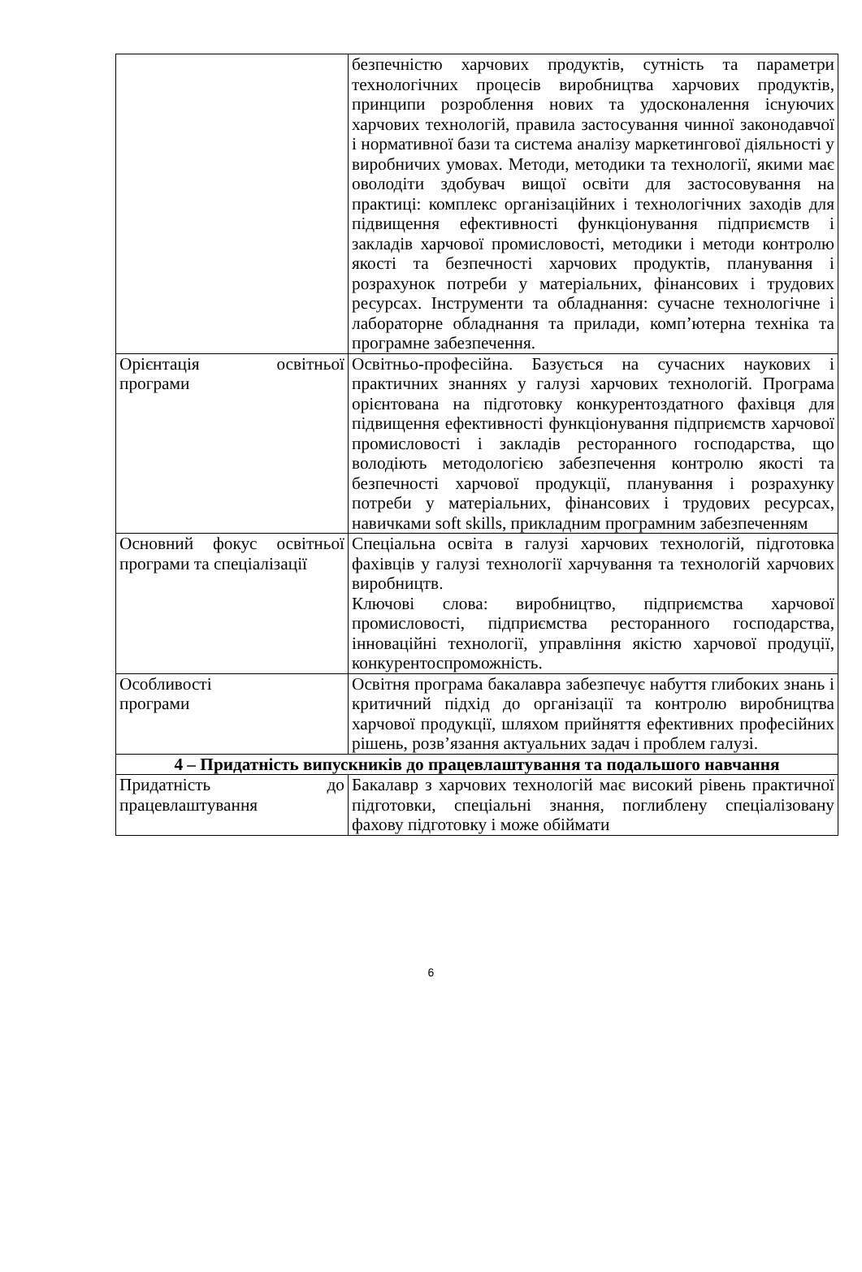| | безпечністю харчових продуктів, сутність та параметри технологічних процесів виробництва харчових продуктів, принципи розроблення нових та удосконалення існуючих харчових технологій, правила застосування чинної законодавчої і нормативної бази та система аналізу маркетингової діяльності у виробничих умовах. Методи, методики та технології, якими має оволодіти здобувач вищої освіти для застосовування на практиці: комплекс організаційних і технологічних заходів для підвищення ефективності функціонування підприємств і закладів харчової промисловості, методики і методи контролю якості та безпечності харчових продуктів, планування і розрахунок потреби у матеріальних, фінансових і трудових ресурсах. Інструменти та обладнання: сучасне технологічне і лабораторне обладнання та прилади, комп’ютерна техніка та програмне забезпечення. |
| Орієнтація освітньої програми | Освітньо-професійна. Базується на сучасних наукових і практичних знаннях у галузі харчових технологій. Програма орієнтована на підготовку конкурентоздатного фахівця для підвищення ефективності функціонування підприємств харчової промисловості і закладів ресторанного господарства, що володіють методологією забезпечення контролю якості та безпечності харчової продукції, планування і розрахунку потреби у матеріальних, фінансових і трудових ресурсах, навичками soft skills, прикладним програмним забезпеченням |
| Основний фокус освітньої програми та спеціалізації | Спеціальна освіта в галузі харчових технологій, підготовка фахівців у галузі технології харчування та технологій харчових виробництв. Ключові слова: виробництво, підприємства харчової промисловості, підприємства ресторанного господарства, інноваційні технології, управління якістю харчової продуції, конкурентоспроможність. |
| Особливості програми | Освітня програма бакалавра забезпечує набуття глибоких знань і критичний підхід до організації та контролю виробництва харчової продукції, шляхом прийняття ефективних професійних рішень, розв’язання актуальних задач і проблем галузі. |
| 4 – Придатність випускників до працевлаштування та подальшого навчання | |
| Придатність до працевлаштування | Бакалавр з харчових технологій має високий рівень практичної підготовки, спеціальні знання, поглиблену спеціалізовану фахову підготовку і може обіймати |
6